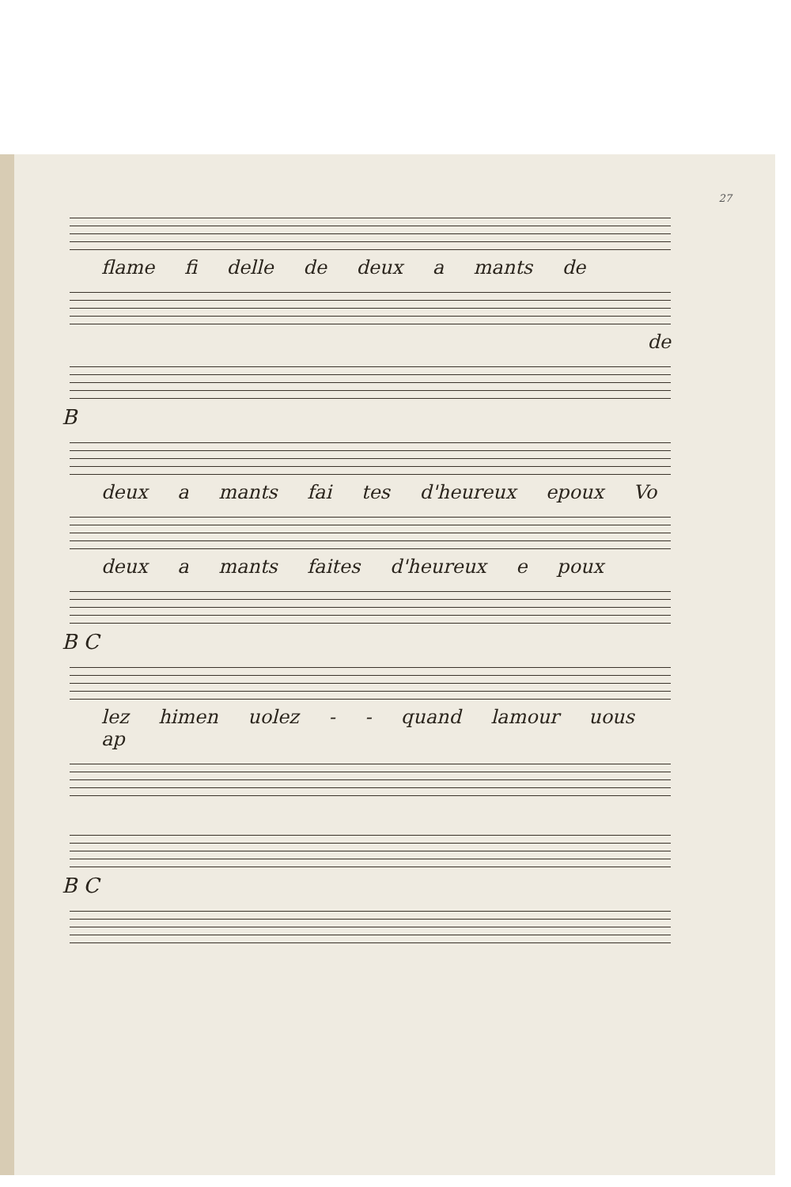27
flame fi delle de deux a mants de
de
B
deux a mants fai tes d'heureux epoux Vo
deux a mants faites d'heureux e poux
B C
lez himen uolez - - quand lamour uous ap
B C